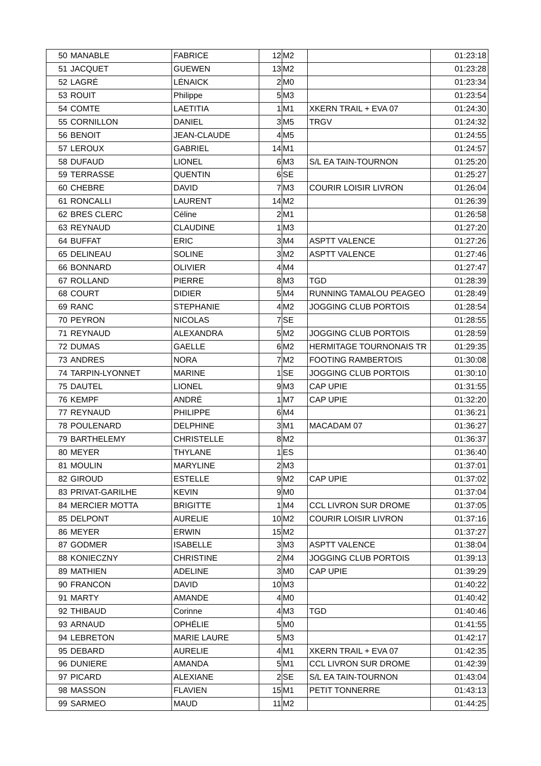| 50 | MANABLE | FABRICE | 12 | M2 | | 01:23:18 |
| 51 | JACQUET | GUEWEN | 13 | M2 | | 01:23:28 |
| 52 | LAGRÉ | LÉNAICK | 2 | M0 | | 01:23:34 |
| 53 | ROUIT | Philippe | 5 | M3 | | 01:23:54 |
| 54 | COMTE | LAETITIA | 1 | M1 | XKERN TRAIL + EVA 07 | 01:24:30 |
| 55 | CORNILLON | DANIEL | 3 | M5 | TRGV | 01:24:32 |
| 56 | BENOIT | JEAN-CLAUDE | 4 | M5 | | 01:24:55 |
| 57 | LEROUX | GABRIEL | 14 | M1 | | 01:24:57 |
| 58 | DUFAUD | LIONEL | 6 | M3 | S/L EA TAIN-TOURNON | 01:25:20 |
| 59 | TERRASSE | QUENTIN | 6 | SE | | 01:25:27 |
| 60 | CHEBRE | DAVID | 7 | M3 | COURIR LOISIR LIVRON | 01:26:04 |
| 61 | RONCALLI | LAURENT | 14 | M2 | | 01:26:39 |
| 62 | BRES CLERC | Céline | 2 | M1 | | 01:26:58 |
| 63 | REYNAUD | CLAUDINE | 1 | M3 | | 01:27:20 |
| 64 | BUFFAT | ERIC | 3 | M4 | ASPTT VALENCE | 01:27:26 |
| 65 | DELINEAU | SOLINE | 3 | M2 | ASPTT VALENCE | 01:27:46 |
| 66 | BONNARD | OLIVIER | 4 | M4 | | 01:27:47 |
| 67 | ROLLAND | PIERRE | 8 | M3 | TGD | 01:28:39 |
| 68 | COURT | DIDIER | 5 | M4 | RUNNING TAMALOU PEAGEO | 01:28:49 |
| 69 | RANC | STEPHANIE | 4 | M2 | JOGGING CLUB PORTOIS | 01:28:54 |
| 70 | PEYRON | NICOLAS | 7 | SE | | 01:28:55 |
| 71 | REYNAUD | ALEXANDRA | 5 | M2 | JOGGING CLUB PORTOIS | 01:28:59 |
| 72 | DUMAS | GAELLE | 6 | M2 | HERMITAGE TOURNONAIS TR | 01:29:35 |
| 73 | ANDRES | NORA | 7 | M2 | FOOTING RAMBERTOIS | 01:30:08 |
| 74 | TARPIN-LYONNET | MARINE | 1 | SE | JOGGING CLUB PORTOIS | 01:30:10 |
| 75 | DAUTEL | LIONEL | 9 | M3 | CAP UPIE | 01:31:55 |
| 76 | KEMPF | ANDRÉ | 1 | M7 | CAP UPIE | 01:32:20 |
| 77 | REYNAUD | PHILIPPE | 6 | M4 | | 01:36:21 |
| 78 | POULENARD | DELPHINE | 3 | M1 | MACADAM 07 | 01:36:27 |
| 79 | BARTHELEMY | CHRISTELLE | 8 | M2 | | 01:36:37 |
| 80 | MEYER | THYLANE | 1 | ES | | 01:36:40 |
| 81 | MOULIN | MARYLINE | 2 | M3 | | 01:37:01 |
| 82 | GIROUD | ESTELLE | 9 | M2 | CAP UPIE | 01:37:02 |
| 83 | PRIVAT-GARILHE | KEVIN | 9 | M0 | | 01:37:04 |
| 84 | MERCIER MOTTA | BRIGITTE | 1 | M4 | CCL LIVRON SUR DROME | 01:37:05 |
| 85 | DELPONT | AURELIE | 10 | M2 | COURIR LOISIR LIVRON | 01:37:16 |
| 86 | MEYER | ERWIN | 15 | M2 | | 01:37:27 |
| 87 | GODMER | ISABELLE | 3 | M3 | ASPTT VALENCE | 01:38:04 |
| 88 | KONIECZNY | CHRISTINE | 2 | M4 | JOGGING CLUB PORTOIS | 01:39:13 |
| 89 | MATHIEN | ADELINE | 3 | M0 | CAP UPIE | 01:39:29 |
| 90 | FRANCON | DAVID | 10 | M3 | | 01:40:22 |
| 91 | MARTY | AMANDE | 4 | M0 | | 01:40:42 |
| 92 | THIBAUD | Corinne | 4 | M3 | TGD | 01:40:46 |
| 93 | ARNAUD | OPHÉLIE | 5 | M0 | | 01:41:55 |
| 94 | LEBRETON | MARIE LAURE | 5 | M3 | | 01:42:17 |
| 95 | DEBARD | AURELIE | 4 | M1 | XKERN TRAIL + EVA 07 | 01:42:35 |
| 96 | DUNIERE | AMANDA | 5 | M1 | CCL LIVRON SUR DROME | 01:42:39 |
| 97 | PICARD | ALEXIANE | 2 | SE | S/L EA TAIN-TOURNON | 01:43:04 |
| 98 | MASSON | FLAVIEN | 15 | M1 | PETIT TONNERRE | 01:43:13 |
| 99 | SARMEO | MAUD | 11 | M2 | | 01:44:25 |